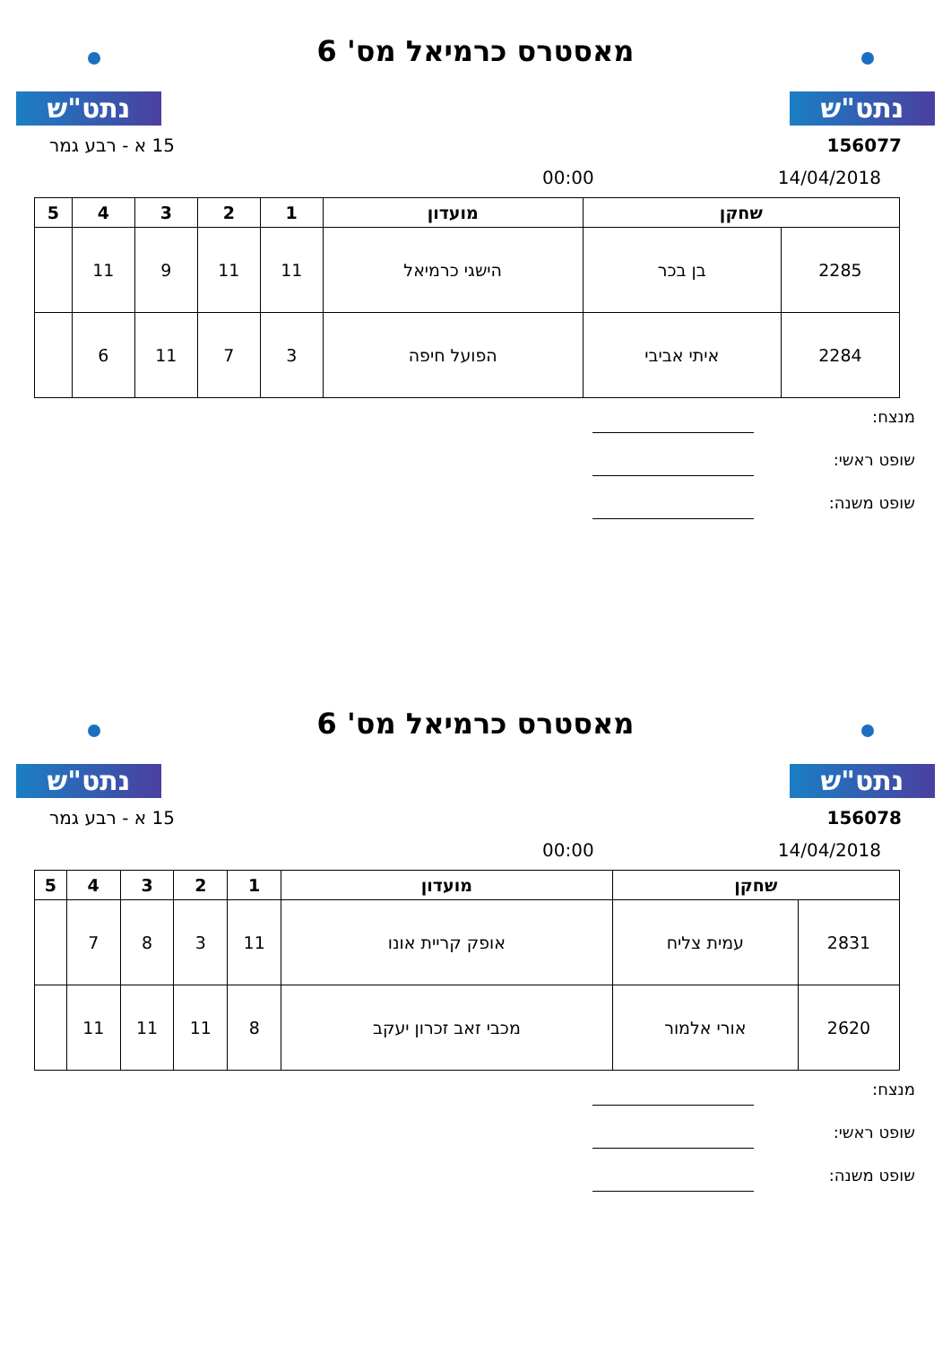נתט"ש
מאסטרס כרמיאל מס' 6
נתט"ש
156077 15 א - רבע גמר
14/04/2018 00:00
| שחקן | | מועדון | 1 | 2 | 3 | 4 | 5 |
| --- | --- | --- | --- | --- | --- | --- | --- |
| 2285 | בן בכר | הישגי כרמיאל | 11 | 11 | 9 | 11 | |
| 2284 | איתי אביבי | הפועל חיפה | 3 | 7 | 11 | 6 | |
מנצח:
שופט ראשי:
שופט משנה:
נתט"ש
מאסטרס כרמיאל מס' 6
נתט"ש
156078 15 א - רבע גמר
14/04/2018 00:00
| שחקן | | מועדון | 1 | 2 | 3 | 4 | 5 |
| --- | --- | --- | --- | --- | --- | --- | --- |
| 2831 | עמית צליח | אופק קריית אונו | 11 | 3 | 8 | 7 | |
| 2620 | אורי אלמור | מכבי זאב זכרון יעקב | 8 | 11 | 11 | 11 | |
מנצח:
שופט ראשי:
שופט משנה: